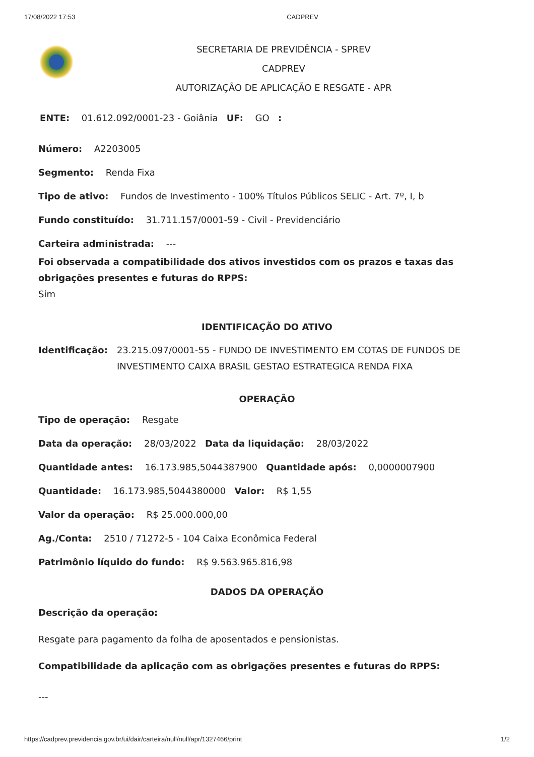17/08/2022 17:53 CADPREV
SECRETARIA DE PREVIDÊNCIA - SPREV
CADPREV
AUTORIZAÇÃO DE APLICAÇÃO E RESGATE - APR
ENTE: 01.612.092/0001-23 - Goiânia UF: GO :
Número: A2203005
Segmento: Renda Fixa
Tipo de ativo: Fundos de Investimento - 100% Títulos Públicos SELIC - Art. 7º, I, b
Fundo constituído: 31.711.157/0001-59 - Civil - Previdenciário
Carteira administrada: ---
Foi observada a compatibilidade dos ativos investidos com os prazos e taxas das obrigações presentes e futuras do RPPS:
Sim
IDENTIFICAÇÃO DO ATIVO
Identificação: 23.215.097/0001-55 - FUNDO DE INVESTIMENTO EM COTAS DE FUNDOS DE INVESTIMENTO CAIXA BRASIL GESTAO ESTRATEGICA RENDA FIXA
OPERAÇÃO
Tipo de operação: Resgate
Data da operação: 28/03/2022 Data da liquidação: 28/03/2022
Quantidade antes: 16.173.985,5044387900 Quantidade após: 0,0000007900
Quantidade: 16.173.985,5044380000 Valor: R$ 1,55
Valor da operação: R$ 25.000.000,00
Ag./Conta: 2510 / 71272-5 - 104 Caixa Econômica Federal
Patrimônio líquido do fundo: R$ 9.563.965.816,98
DADOS DA OPERAÇÃO
Descrição da operação:
Resgate para pagamento da folha de aposentados e pensionistas.
Compatibilidade da aplicação com as obrigações presentes e futuras do RPPS:
---
https://cadprev.previdencia.gov.br/ui/dair/carteira/null/null/apr/1327466/print 1/2